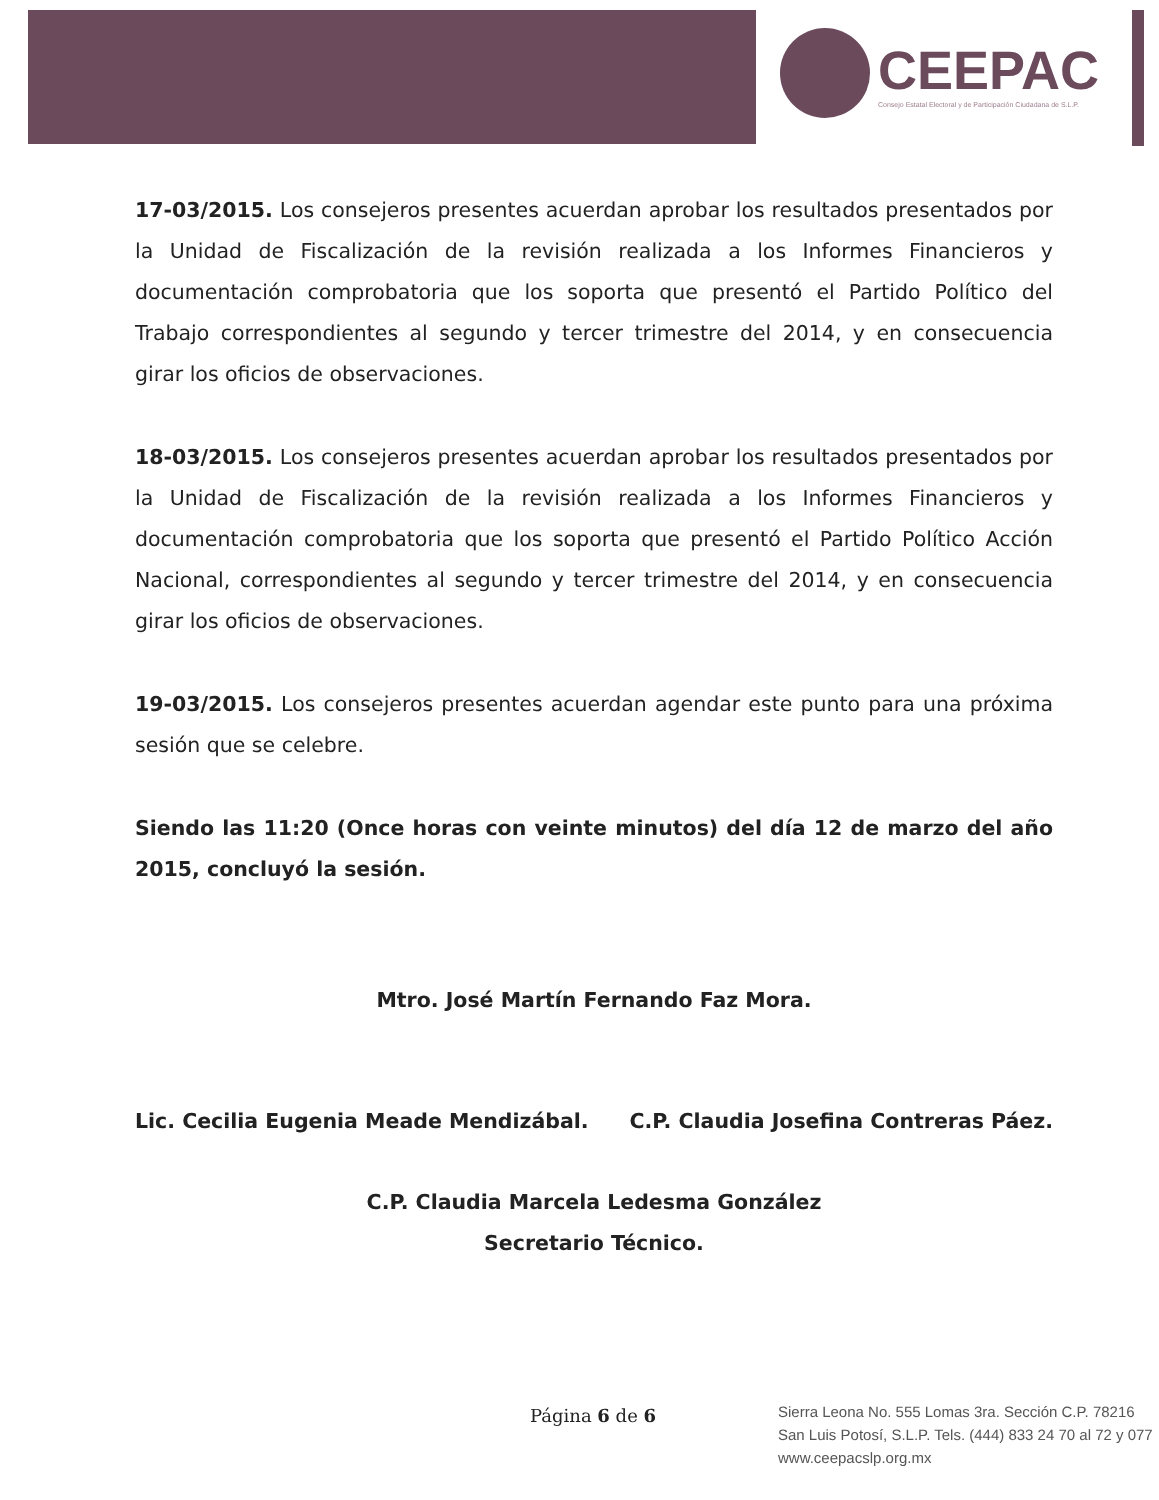CEEPAC
Consejo Estatal Electoral y de Participación Ciudadana de S.L.P.
17-03/2015. Los consejeros presentes acuerdan aprobar los resultados presentados por la Unidad de Fiscalización de la revisión realizada a los Informes Financieros y documentación comprobatoria que los soporta que presentó el Partido Político del Trabajo correspondientes al segundo y tercer trimestre del 2014, y en consecuencia girar los oficios de observaciones.
18-03/2015. Los consejeros presentes acuerdan aprobar los resultados presentados por la Unidad de Fiscalización de la revisión realizada a los Informes Financieros y documentación comprobatoria que los soporta que presentó el Partido Político Acción Nacional, correspondientes al segundo y tercer trimestre del 2014, y en consecuencia girar los oficios de observaciones.
19-03/2015. Los consejeros presentes acuerdan agendar este punto para una próxima sesión que se celebre.
Siendo las 11:20 (Once horas con veinte minutos) del día 12 de marzo del año 2015, concluyó la sesión.
Mtro. José Martín Fernando Faz Mora.
Lic. Cecilia Eugenia Meade Mendizábal. C.P. Claudia Josefina Contreras Páez.
C.P. Claudia Marcela Ledesma González
Secretario Técnico.
Página 6 de 6
Sierra Leona No. 555 Lomas 3ra. Sección C.P. 78216
San Luis Potosí, S.L.P. Tels. (444) 833 24 70 al 72 y 077
www.ceepacslp.org.mx